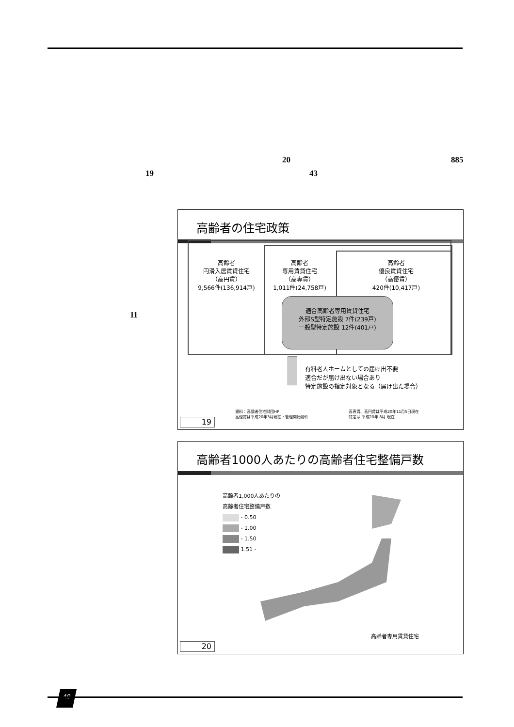20 885
19 43
11
高齢者の住宅政策
高齢者
円滑入居賃貸住宅
（高円賃）
9,566件(136,914戸)
高齢者
専用賃貸住宅
（高専賃）
1,011件(24,758戸)
高齢者
優良賃貸住宅
（高優賃）
420件(10,417戸)
適合高齢者専用賃貸住宅
外部S型特定施設 7件(239戸)
一般型特定施設 12件(401戸)
有料老人ホームとしての届け出不要
適合だが届け出ない場合あり
特定施設の指定対象となる（届け出た場合）
資料：高齢者住宅財団HP
高優賃は平成20年3月現在・管理開始物件
高専賃、高円賃は平成20年11月5日現在
特定は 平成20年 8月 現在
19
高齢者1000人あたりの高齢者住宅整備戸数
高齢者1,000人あたりの
高齢者住宅整備戸数
- 0.50
- 1.00
- 1.50
1.51 -
高齢者専用賃貸住宅
20
40